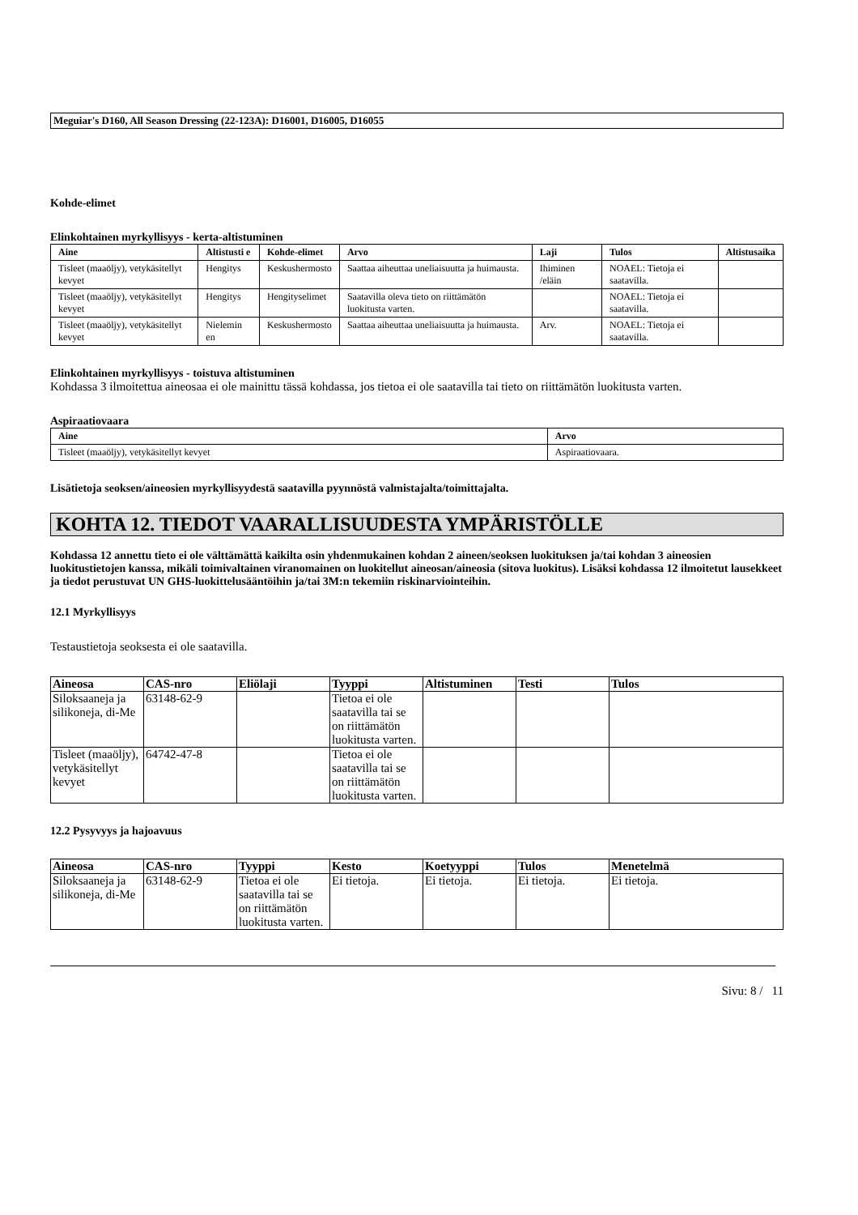Meguiar's D160, All Season Dressing (22-123A): D16001, D16005, D16055
Kohde-elimet
Elinkohtainen myrkyllisyys - kerta-altistuminen
| Aine | Altistusti e | Kohde-elimet | Arvo | Laji | Tulos | Altistusaika |
| --- | --- | --- | --- | --- | --- | --- |
| Tisleet (maaöljy), vetykäsitellyt kevyet | Hengitys | Keskushermosto | Saattaa aiheuttaa uneliaisuutta ja huimausta. | Ihiminen /eläin | NOAEL: Tietoja ei saatavilla. | |
| Tisleet (maaöljy), vetykäsitellyt kevyet | Hengitys | Hengityselimet | Saatavilla oleva tieto on riittämätön luokitusta varten. | | NOAEL: Tietoja ei saatavilla. | |
| Tisleet (maaöljy), vetykäsitellyt kevyet | Nielemin en | Keskushermosto | Saattaa aiheuttaa uneliaisuutta ja huimausta. | Arv. | NOAEL: Tietoja ei saatavilla. | |
Elinkohtainen myrkyllisyys - toistuva altistuminen
Kohdassa 3 ilmoitettua aineosaa ei ole mainittu tässä kohdassa, jos tietoa ei ole saatavilla tai tieto on riittämätön luokitusta varten.
Aspiraatiovaara
| Aine | Arvo |
| --- | --- |
| Tisleet (maaöljy), vetykäsitellyt kevyet | Aspiraatiovaara. |
Lisätietoja seoksen/aineosien myrkyllisyydestä saatavilla pyynnöstä valmistajalta/toimittajalta.
KOHTA 12. TIEDOT VAARALLISUUDESTA YMPÄRISTÖLLE
Kohdassa 12 annettu tieto ei ole välttämättä kaikilta osin yhdenmukainen kohdan 2 aineen/seoksen luokituksen ja/tai kohdan 3 aineosien luokitustietojen kanssa, mikäli toimivaltainen viranomainen on luokitellut aineosan/aineosia (sitova luokitus). Lisäksi kohdassa 12 ilmoitetut lausekkeet ja tiedot perustuvat UN GHS-luokittelusääntöihin ja/tai 3M:n tekemiin riskinarviointeihin.
12.1 Myrkyllisyys
Testaustietoja seoksesta ei ole saatavilla.
| Aineosa | CAS-nro | Eliölaji | Tyyppi | Altistuminen | Testi | Tulos |
| --- | --- | --- | --- | --- | --- | --- |
| Siloksaaneja ja silikoneja, di-Me | 63148-62-9 | | Tietoa ei ole saatavilla tai se on riittämätön luokitusta varten. | | | |
| Tisleet (maaöljy), vetykäsitellyt kevyet | 64742-47-8 | | Tietoa ei ole saatavilla tai se on riittämätön luokitusta varten. | | | |
12.2 Pysyvyys ja hajoavuus
| Aineosa | CAS-nro | Tyyppi | Kesto | Koetyyppi | Tulos | Menetelmä |
| --- | --- | --- | --- | --- | --- | --- |
| Siloksaaneja ja silikoneja, di-Me | 63148-62-9 | Tietoa ei ole saatavilla tai se on riittämätön luokitusta varten. | Ei tietoja. | Ei tietoja. | Ei tietoja. | Ei tietoja. |
Sivu: 8 / 11